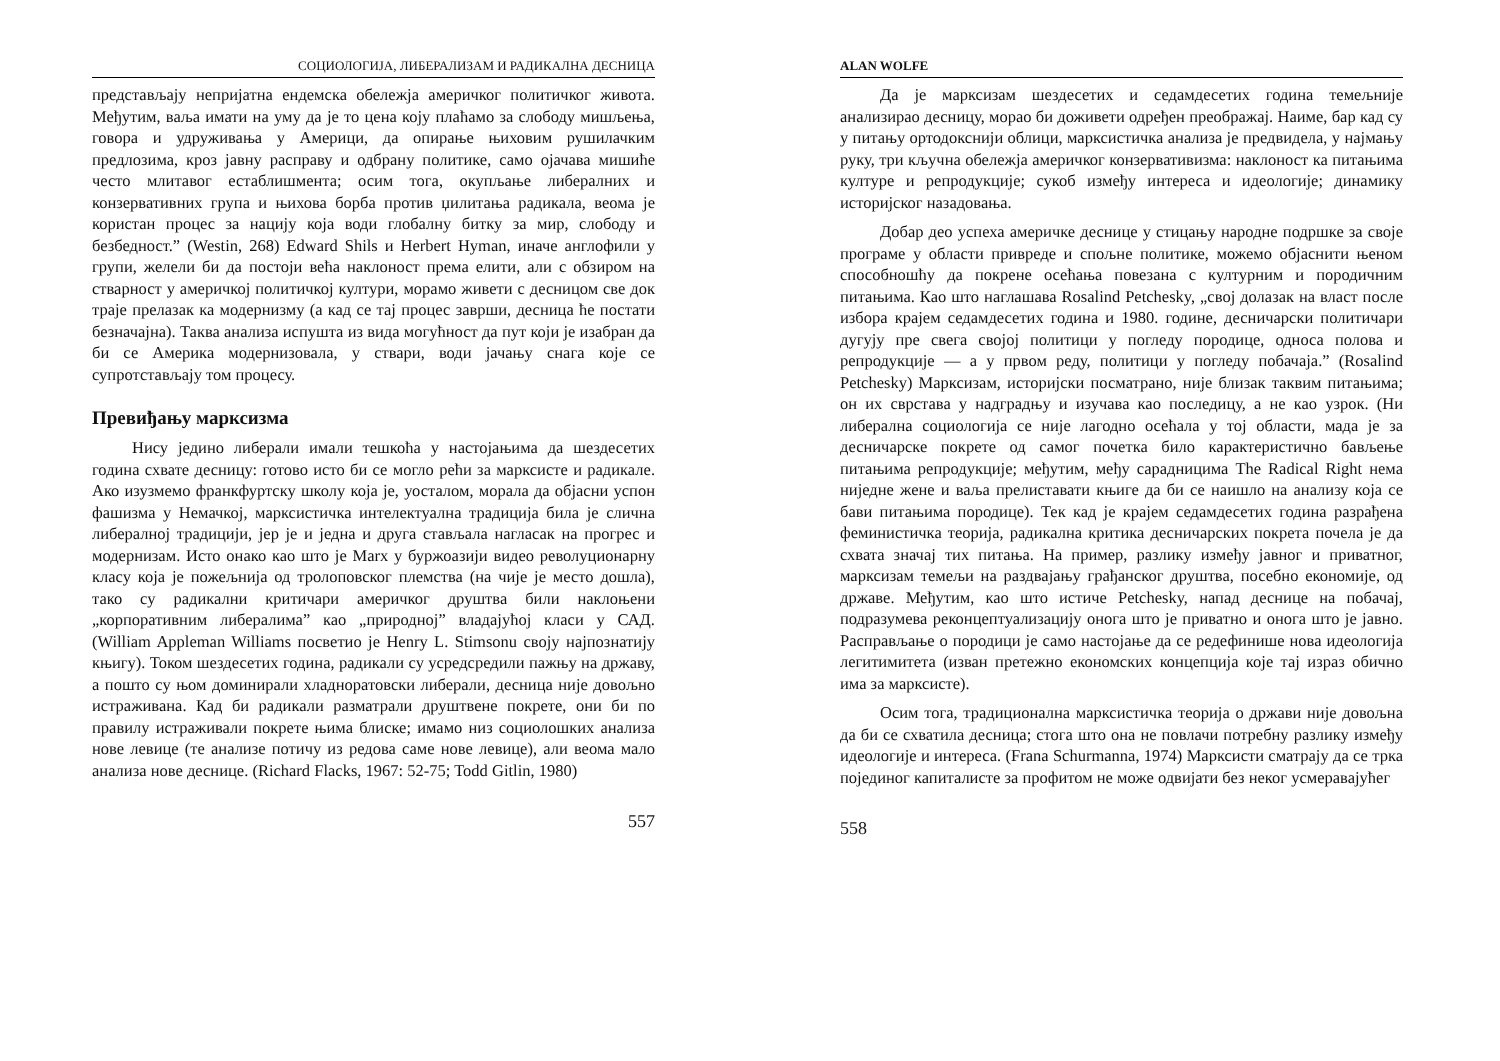СОЦИОЛОГИЈА, ЛИБЕРАЛИЗАМ И РАДИКАЛНА ДЕСНИЦА
представљају непријатна ендемска обележја америчког политичког живота. Међутим, ваља имати на уму да је то цена коју плаћамо за слободу мишљења, говора и удруживања у Америци, да опирање њиховим рушилачким предлозима, кроз јавну расправу и одбрану политике, само ојачава мишиће често млитавог естаблишмента; осим тога, окупљање либералних и конзервативних група и њихова борба против џилитања радикала, веома је користан процес за нацију која води глобалну битку за мир, слободу и безбедност.” (Westin, 268) Edward Shils и Herbert Hyman, иначе англофили у групи, желели би да постоји већа наклоност према елити, али с обзиром на стварност у америчкој политичкој култури, морамо живети с десницом све док траје прелазак ка модернизму (а кад се тај процес заврши, десница ће постати безначајна). Таква анализа испушта из вида могућност да пут који је изабран да би се Америка модернизовала, у ствари, води јачању снага које се супротстављају том процесу.
Превиђању марксизма
Нису једино либерали имали тешкоћа у настојањима да шездесетих година схвате десницу: готово исто би се могло рећи за марксисте и радикале. Ако изузмемо франкфуртску школу која је, уосталом, морала да објасни успон фашизма у Немачкој, марксистичка интелектуална традиција била је слична либералној традицији, јер је и једна и друга стављала нагласак на прогрес и модернизам. Исто онако као што је Marx у буржоазији видео револуционарну класу која је пожељнија од тролоповског племства (на чије је место дошла), тако су радикални критичари америчког друштва били наклоњени „корпоративним либералима” као „природној” владајућој класи у САД. (William Appleman Williams посветио је Henry L. Stimsonu своју најпознатију књигу). Током шездесетих година, радикали су усредсредили пажњу на државу, а пошто су њом доминирали хладноратовски либерали, десница није довољно истраживана. Кад би радикали разматрали друштвене покрете, они би по правилу истраживали покрете њима блиске; имамо низ социолошких анализа нове левице (те анализе потичу из редова саме нове левице), али веома мало анализа нове деснице. (Richard Flacks, 1967: 52-75; Todd Gitlin, 1980)
557
ALAN WOLFE
Да је марксизам шездесетих и седамдесетих година темељније анализирао десницу, морао би доживети одређен преображај. Наиме, бар кад су у питању ортодокснији облици, марксистичка анализа је предвидела, у најмању руку, три кључна обележја америчког конзервативизма: наклоност ка питањима културе и репродукције; сукоб између интереса и идеологије; динамику историјског назадовања.
Добар део успеха америчке деснице у стицању народне подршке за своје програме у области привреде и спољне политике, можемо објаснити њеном способношћу да покрене осећања повезана с културним и породичним питањима. Као што наглашава Rosalind Petchesky, „свој долазак на власт после избора крајем седамдесетих година и 1980. године, десничарски политичари дугују пре свега својој политици у погледу породице, односа полова и репродукције — а у првом реду, политици у погледу побачаја.” (Rosalind Petchesky) Марксизам, историјски посматрано, није близак таквим питањима; он их сврстава у надградњу и изучава као последицу, а не као узрок. (Ни либерална социологија се није лагодно осећала у тој области, мада је за десничарске покрете од самог почетка било карактеристично бављење питањима репродукције; међутим, међу сарадницима The Radical Right нема ниједне жене и ваља прелиставати књиге да би се наишло на анализу која се бави питањима породице). Тек кад је крајем седамдесетих година разрађена феминистичка теорија, радикална критика десничарских покрета почела је да схвата значај тих питања. На пример, разлику између јавног и приватног, марксизам темељи на раздвајању грађанског друштва, посебно економије, од државе. Међутим, као што истиче Petchesky, напад деснице на побачај, подразумева реконцептуализацију онога што је приватно и онога што је јавно. Расправљање о породици је само настојање да се редефинише нова идеологија легитимитета (изван претежно економских концепција које тај израз обично има за марксисте).
Осим тога, традиционална марксистичка теорија о држави није довољна да би се схватила десница; стога што она не повлачи потребну разлику између идеологије и интереса. (Frana Schurmanna, 1974) Марксисти сматрају да се трка појединог капиталисте за профитом не може одвијати без неког усмеравајућег
558